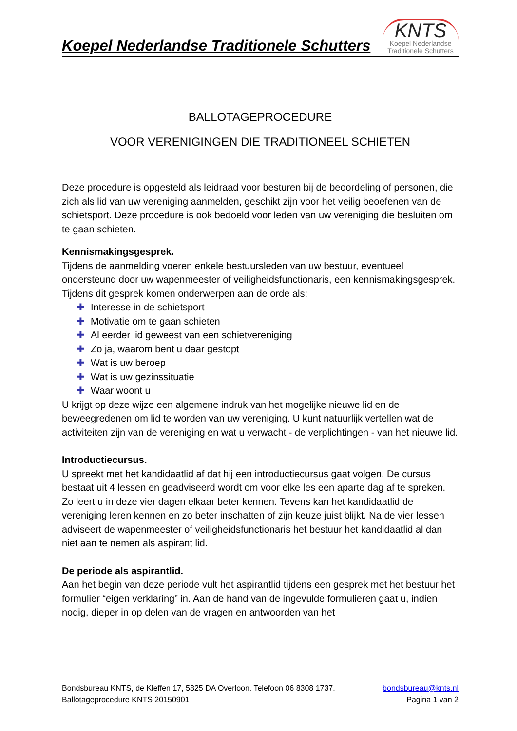Koepel Nederlandse Traditionele Schutters
KNTS
Koepel Nederlandse
Traditionele Schutters
BALLOTAGEPROCEDURE
VOOR VERENIGINGEN DIE TRADITIONEEL SCHIETEN
Deze procedure is opgesteld als leidraad voor besturen bij de beoordeling of personen, die zich als lid van uw vereniging aanmelden, geschikt zijn voor het veilig beoefenen van de schietsport. Deze procedure is ook bedoeld voor leden van uw vereniging die besluiten om te gaan schieten.
Kennismakingsgesprek.
Tijdens de aanmelding voeren enkele bestuursleden van uw bestuur, eventueel ondersteund door uw wapenmeester of veiligheidsfunctionaris, een kennismakingsgesprek. Tijdens dit gesprek komen onderwerpen aan de orde als:
✚ Interesse in de schietsport
✚ Motivatie om te gaan schieten
✚ Al eerder lid geweest van een schietvereniging
✚ Zo ja, waarom bent u daar gestopt
✚ Wat is uw beroep
✚ Wat is uw gezinssituatie
✚ Waar woont u
U krijgt op deze wijze een algemene indruk van het mogelijke nieuwe lid en de beweegredenen om lid te worden van uw vereniging. U kunt natuurlijk vertellen wat de activiteiten zijn van de vereniging en wat u verwacht - de verplichtingen - van het nieuwe lid.
Introductiecursus.
U spreekt met het kandidaatlid af dat hij een introductiecursus gaat volgen. De cursus bestaat uit 4 lessen en geadviseerd wordt om voor elke les een aparte dag af te spreken. Zo leert u in deze vier dagen elkaar beter kennen. Tevens kan het kandidaatlid de vereniging leren kennen en zo beter inschatten of zijn keuze juist blijkt. Na de vier lessen adviseert de wapenmeester of veiligheidsfunctionaris het bestuur het kandidaatlid al dan niet aan te nemen als aspirant lid.
De periode als aspirantlid.
Aan het begin van deze periode vult het aspirantlid tijdens een gesprek met het bestuur het formulier “eigen verklaring” in. Aan de hand van de ingevulde formulieren gaat u, indien nodig, dieper in op delen van de vragen en antwoorden van het
Bondsbureau KNTS, de Kleffen 17, 5825 DA Overloon. Telefoon 06 8308 1737. bondsbureau@knts.nl
Ballotageprocedure KNTS 20150901 Pagina 1 van 2